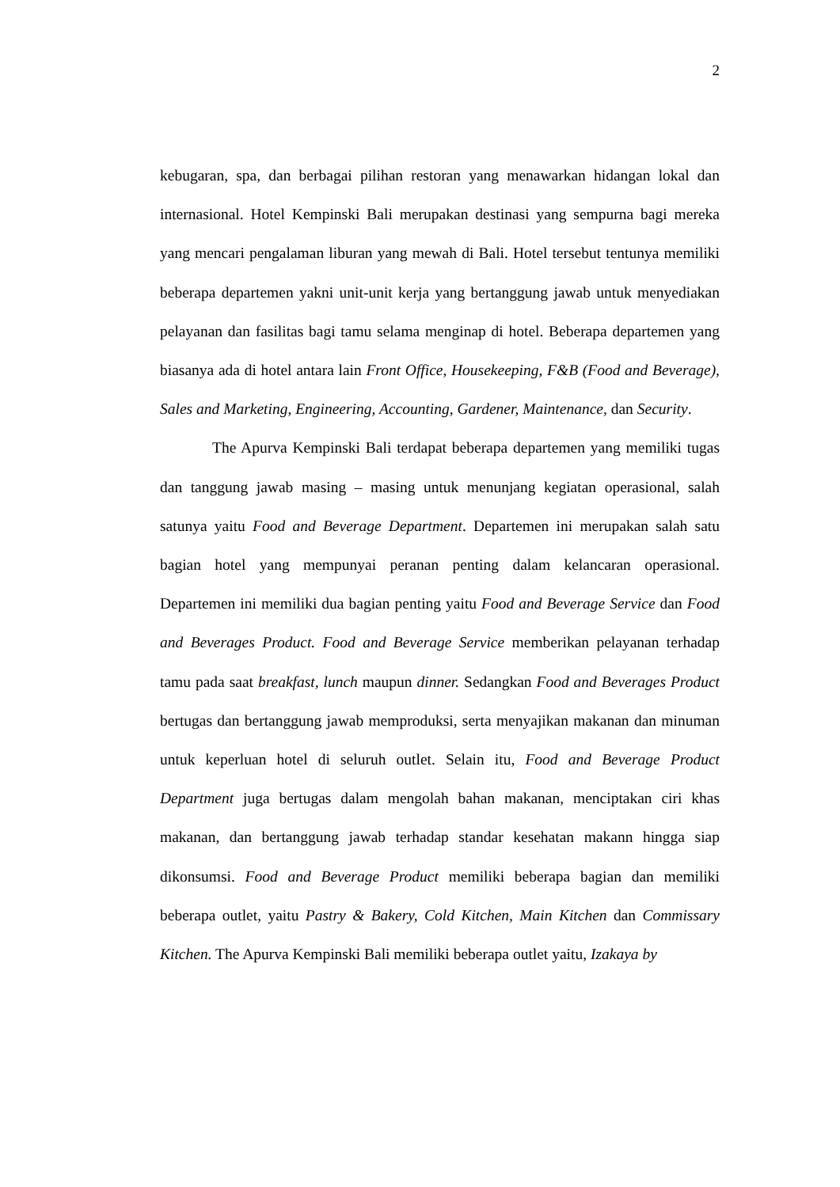2
kebugaran, spa, dan berbagai pilihan restoran yang menawarkan hidangan lokal dan internasional. Hotel Kempinski Bali merupakan destinasi yang sempurna bagi mereka yang mencari pengalaman liburan yang mewah di Bali. Hotel tersebut tentunya memiliki beberapa departemen yakni unit-unit kerja yang bertanggung jawab untuk menyediakan pelayanan dan fasilitas bagi tamu selama menginap di hotel. Beberapa departemen yang biasanya ada di hotel antara lain Front Office, Housekeeping, F&B (Food and Beverage), Sales and Marketing, Engineering, Accounting, Gardener, Maintenance, dan Security.
The Apurva Kempinski Bali terdapat beberapa departemen yang memiliki tugas dan tanggung jawab masing – masing untuk menunjang kegiatan operasional, salah satunya yaitu Food and Beverage Department. Departemen ini merupakan salah satu bagian hotel yang mempunyai peranan penting dalam kelancaran operasional. Departemen ini memiliki dua bagian penting yaitu Food and Beverage Service dan Food and Beverages Product. Food and Beverage Service memberikan pelayanan terhadap tamu pada saat breakfast, lunch maupun dinner. Sedangkan Food and Beverages Product bertugas dan bertanggung jawab memproduksi, serta menyajikan makanan dan minuman untuk keperluan hotel di seluruh outlet. Selain itu, Food and Beverage Product Department juga bertugas dalam mengolah bahan makanan, menciptakan ciri khas makanan, dan bertanggung jawab terhadap standar kesehatan makann hingga siap dikonsumsi. Food and Beverage Product memiliki beberapa bagian dan memiliki beberapa outlet, yaitu Pastry & Bakery, Cold Kitchen, Main Kitchen dan Commissary Kitchen. The Apurva Kempinski Bali memiliki beberapa outlet yaitu, Izakaya by